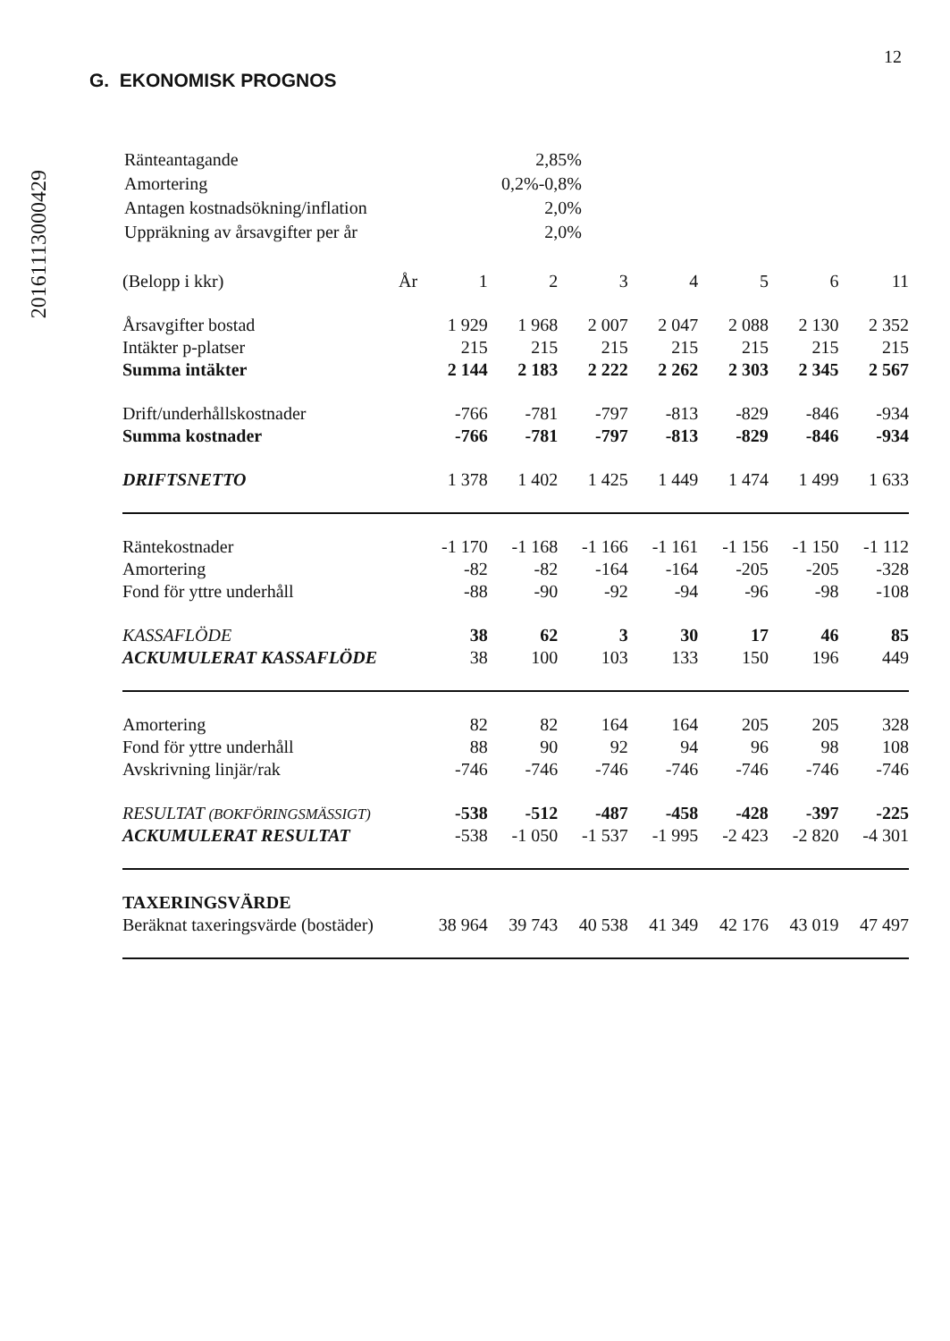20161113000429
12
G. EKONOMISK PROGNOS
| Ränteantagande | 2,85% |
| Amortering | 0,2%-0,8% |
| Antagen kostnadsökning/inflation | 2,0% |
| Uppräkning av årsavgifter per år | 2,0% |
| (Belopp i kkr) | År | 1 | 2 | 3 | 4 | 5 | 6 | 11 |
| Årsavgifter bostad | | 1 929 | 1 968 | 2 007 | 2 047 | 2 088 | 2 130 | 2 352 |
| Intäkter p-platser | | 215 | 215 | 215 | 215 | 215 | 215 | 215 |
| Summa intäkter | | 2 144 | 2 183 | 2 222 | 2 262 | 2 303 | 2 345 | 2 567 |
| Drift/underhållskostnader | | -766 | -781 | -797 | -813 | -829 | -846 | -934 |
| Summa kostnader | | -766 | -781 | -797 | -813 | -829 | -846 | -934 |
| DRIFTSNETTO | | 1 378 | 1 402 | 1 425 | 1 449 | 1 474 | 1 499 | 1 633 |
| Räntekostnader | | -1 170 | -1 168 | -1 166 | -1 161 | -1 156 | -1 150 | -1 112 |
| Amortering | | -82 | -82 | -164 | -164 | -205 | -205 | -328 |
| Fond för yttre underhåll | | -88 | -90 | -92 | -94 | -96 | -98 | -108 |
| KASSAFLÖDE | | 38 | 62 | 3 | 30 | 17 | 46 | 85 |
| ACKUMULERAT KASSAFLÖDE | | 38 | 100 | 103 | 133 | 150 | 196 | 449 |
| Amortering | | 82 | 82 | 164 | 164 | 205 | 205 | 328 |
| Fond för yttre underhåll | | 88 | 90 | 92 | 94 | 96 | 98 | 108 |
| Avskrivning linjär/rak | | -746 | -746 | -746 | -746 | -746 | -746 | -746 |
| RESULTAT (BOKFÖRINGSMÄSSIGT) | | -538 | -512 | -487 | -458 | -428 | -397 | -225 |
| ACKUMULERAT RESULTAT | | -538 | -1 050 | -1 537 | -1 995 | -2 423 | -2 820 | -4 301 |
| TAXERINGSVÄRDE | | | | | | | | |
| Beräknat taxeringsvärde (bostäder) | | 38 964 | 39 743 | 40 538 | 41 349 | 42 176 | 43 019 | 47 497 |